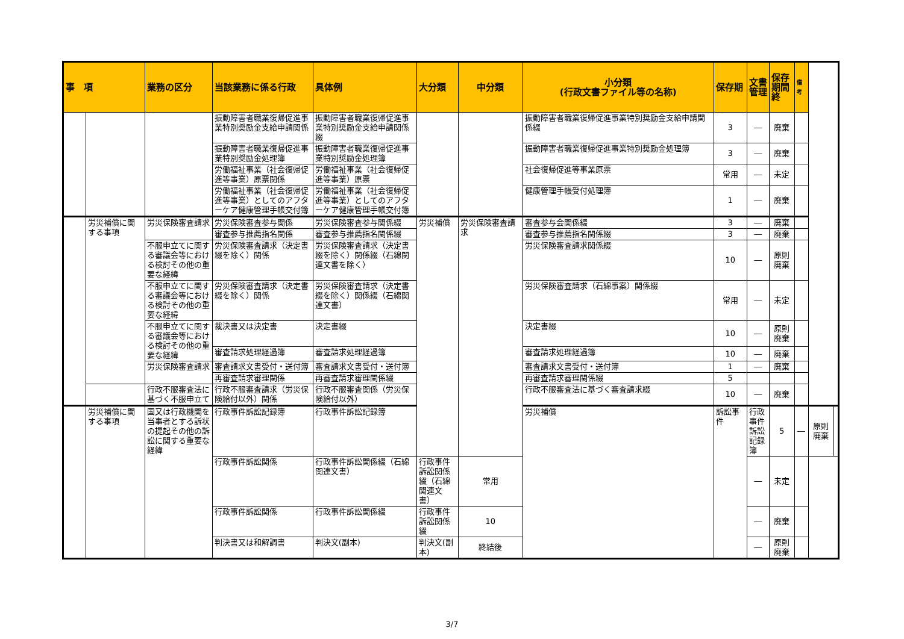| 事 項 | | 業務の区分 | 当該業務に係る行政 | 具体例 | 大分類 | 中分類 | 小分類 (行政文書ファイル等の名称) | 保存期 | 文書管理 | 保存期間終 | 備考 | | |
| --- | --- | --- | --- | --- | --- | --- | --- | --- | --- | --- | --- | --- | --- |
| | | | 振動障害者職業復帰促進事業特別奨励金支給申請関係 | 振動障害者職業復帰促進事業特別奨励金支給申請関係綴 | | | 振動障害者職業復帰促進事業特別奨励金支給申請関係綴 | 3 | ― | 廃棄 | | | |
| | | | 振動障害者職業復帰促進事業特別奨励金処理簿 | 振動障害者職業復帰促進事業特別奨励金処理簿 | | | 振動障害者職業復帰促進事業特別奨励金処理簿 | 3 | ― | 廃棄 | | | |
| | | | 労働福祉事業（社会復帰促進等事業）原票関係 | 労働福祉事業（社会復帰促進等事業）原票 | | | 社会復帰促進等事業原票 | 常用 | ― | 未定 | | | |
| | | | 労働福祉事業（社会復帰促進等事業）としてのアフターケア健康管理手帳交付簿 | 労働福祉事業（社会復帰促進等事業）としてのアフターケア健康管理手帳交付簿 | | | 健康管理手帳受付処理簿 | 1 | ― | 廃棄 | | | |
| | 労災補償に関する事項 | 労災保険審査請求 | 労災保険審査参与関係 | 労災保険審査参与関係綴 | 労災補償 | 労災保険審査請求 | 審査参与会関係綴 | 3 | ― | 廃棄 | | | |
| | | | 審査参与推薦指名関係 | 審査参与推薦指名関係綴 | | | 審査参与推薦指名関係綴 | 3 | ― | 廃棄 | | | |
| | | 不服申立てに関する審議会等における検討その他の重要な経緯 | 労災保険審査請求（決定書綴を除く）関係 | 労災保険審査請求（決定書綴を除く）関係綴（石綿関連文書を除く） | | | 労災保険審査請求関係綴 | 10 | ― | 原則廃棄 | | | |
| | | 不服申立てに関する審議会等における検討その他の重要な経緯 | 労災保険審査請求（決定書綴を除く）関係 | 労災保険審査請求（決定書綴を除く）関係綴（石綿関連文書） | | | 労災保険審査請求（石綿事案）関係綴 | 常用 | ― | 未定 | | | |
| | | 不服申立てに関する審議会等における検討その他の重要な経緯 | 裁決書又は決定書 | 決定書綴 | | | 決定書綴 | 10 | ― | 原則廃棄 | | | |
| | | | 審査請求処理経過簿 | 審査請求処理経過簿 | | | 審査請求処理経過簿 | 10 | ― | 廃棄 | | | |
| | | 労災保険審査請求 | 審査請求文書受付・送付簿 | 審査請求文書受付・送付簿 | | | 審査請求文書受付・送付簿 | 1 | ― | 廃棄 | | | |
| | | | 再審査請求審理関係 | 再審査請求審理関係綴 | | | 再審査請求審理関係綴 | 5 | | | | | |
| | | 行政不服審査法に基づく不服申立て | 行政不服審査請求（労災保険給付以外）関係 | 行政不服審査関係（労災保険給付以外） | | | 行政不服審査法に基づく審査請求綴 | 10 | ― | 廃棄 | | | |
| | 労災補償に関する事項 | 国又は行政機関を当事者とする訴状の提起その他の訴訟に関する重要な経緯 | 行政事件訴訟記録簿 | 行政事件訴訟記録簿 | | | 労災補償 | 訴訟事件 | 行政事件訴訟記録簿 | 5 | ― | 原則廃棄 | |
| | | | 行政事件訴訟関係 | 行政事件訴訟関係綴（石綿関連文書） | 行政事件訴訟関係綴（石綿関連文書） | 常用 | | | ― | 未定 | | | |
| | | | 行政事件訴訟関係 | 行政事件訴訟関係綴 | 行政事件訴訟関係綴 | 10 | | | ― | 廃棄 | | | |
| | | | 判決書又は和解調書 | 判決文(副本) | 判決文(副本) | 終結後 | | | ― | 原則廃棄 | | | |
3/7